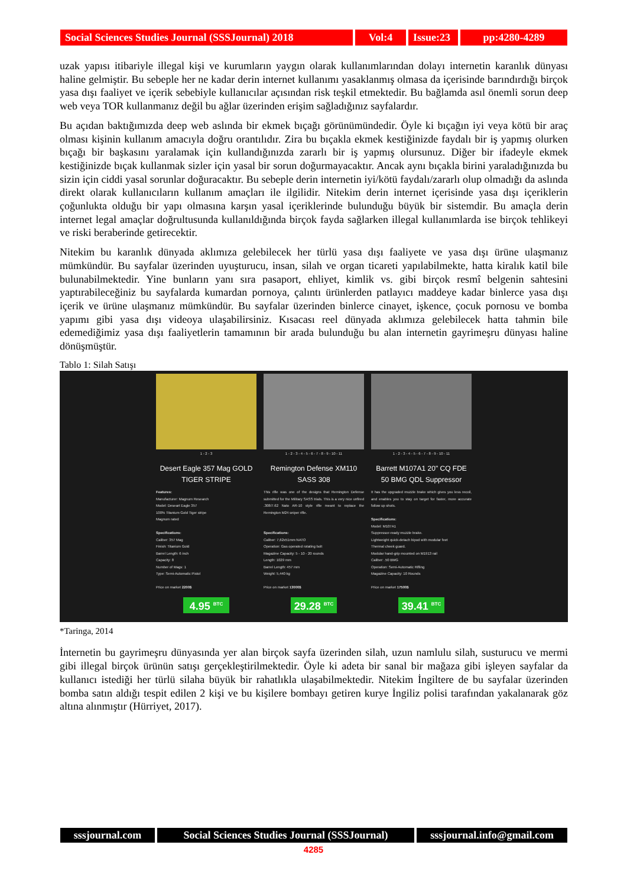Social Sciences Studies Journal (SSSJournal) 2018 Vol:4 Issue:23 pp:4280-4289
uzak yapısı itibariyle illegal kişi ve kurumların yaygın olarak kullanımlarından dolayı internetin karanlık dünyası haline gelmiştir. Bu sebeple her ne kadar derin internet kullanımı yasaklanmış olmasa da içerisinde barındırdığı birçok yasa dışı faaliyet ve içerik sebebiyle kullanıcılar açısından risk teşkil etmektedir. Bu bağlamda asıl önemli sorun deep web veya TOR kullanmanız değil bu ağlar üzerinden erişim sağladığınız sayfalardır.
Bu açıdan baktığımızda deep web aslında bir ekmek bıçağı görünümündedir. Öyle ki bıçağın iyi veya kötü bir araç olması kişinin kullanım amacıyla doğru orantılıdır. Zira bu bıçakla ekmek kestiğinizde faydalı bir iş yapmış olurken bıçağı bir başkasını yaralamak için kullandığınızda zararlı bir iş yapmış olursunuz. Diğer bir ifadeyle ekmek kestiğinizde bıçak kullanmak sizler için yasal bir sorun doğurmayacaktır. Ancak aynı bıçakla birini yaraladığınızda bu sizin için ciddi yasal sorunlar doğuracaktır. Bu sebeple derin internetin iyi/kötü faydalı/zararlı olup olmadığı da aslında direkt olarak kullanıcıların kullanım amaçları ile ilgilidir. Nitekim derin internet içerisinde yasa dışı içeriklerin çoğunlukta olduğu bir yapı olmasına karşın yasal içeriklerinde bulunduğu büyük bir sistemdir. Bu amaçla derin internet legal amaçlar doğrultusunda kullanıldığında birçok fayda sağlarken illegal kullanımlarda ise birçok tehlikeyi ve riski beraberinde getirecektir.
Nitekim bu karanlık dünyada aklımıza gelebilecek her türlü yasa dışı faaliyete ve yasa dışı ürüne ulaşmanız mümkündür. Bu sayfalar üzerinden uyuşturucu, insan, silah ve organ ticareti yapılabilmekte, hatta kiralık katil bile bulunabilmektedir. Yine bunların yanı sıra pasaport, ehliyet, kimlik vs. gibi birçok resmî belgenin sahtesini yaptırabileceğiniz bu sayfalarda kumardan pornoya, çalıntı ürünlerden patlayıcı maddeye kadar binlerce yasa dışı içerik ve ürüne ulaşmanız mümkündür. Bu sayfalar üzerinden binlerce cinayet, işkence, çocuk pornosu ve bomba yapımı gibi yasa dışı videoya ulaşabilirsiniz. Kısacası reel dünyada aklımıza gelebilecek hatta tahmin bile edemediğimiz yasa dışı faaliyetlerin tamamının bir arada bulunduğu bu alan internetin gayrimeşru dünyası haline dönüşmüştür.
Tablo 1: Silah Satışı
1 - 2 - 3
Desert Eagle 357 Mag GOLD TIGER STRIPE
Features:
Manufacturer: Magnum Research
Model: Deseart Eagle 357
100% Titanium Gold Tiger stripe
Magnum rated
Specifications:
Caliber: 357 Mag
Finish: Titanium Gold
Barrel Length: 6 inch
Capacity: 8
Number of Mags: 1
Type: Semi-Automatic Pistol
Price on market 2200$
4.95 <sup>BTC</sup>
1 - 2 - 3 - 4 - 5 - 6 - 7 - 8 - 9 - 10 - 11
Remington Defense XM110 SASS 308
This rifle was one of the designs that Remington Defense submitted for the Military SASS trials. This is a very nice unfired .308/7.62 Nato AR-10 style rifle meant to replace the Remington M24 sniper rifle.
Specifications:
Caliber: 7,62x51mm NATO
Operation: Gas operated rotating bolt
Magazine Capacity: 5 - 10 - 20 rounds
Length: 1029 mm
Barrel Length: 457 mm
Weight: 5,440 kg
Price on market 13000$
29.28 <sup>BTC</sup>
1 - 2 - 3 - 4 - 5 - 6 - 7 - 8 - 9 - 10 - 11
Barrett M107A1 20" CQ FDE 50 BMG QDL Suppressor
It has the upgraded muzzle brake which gives you less recoil, and enables you to stay on target for faster, more accurate follow up shots.
Specifications:
Model: M107A1
Suppressor-ready muzzle brake.
Lightweight quick-detach bipod with modular feet
Thermal cheek guard.
Modular hand-grip mounted on M1913 rail
Caliber: .50 BMG
Operation: Semi-Automatic Rifling
Magazine Capacity: 10 Rounds
Price on market 17500$
39.41 <sup>BTC</sup>
*Taringa, 2014
İnternetin bu gayrimeşru dünyasında yer alan birçok sayfa üzerinden silah, uzun namlulu silah, susturucu ve mermi gibi illegal birçok ürünün satışı gerçekleştirilmektedir. Öyle ki adeta bir sanal bir mağaza gibi işleyen sayfalar da kullanıcı istediği her türlü silaha büyük bir rahatlıkla ulaşabilmektedir. Nitekim İngiltere de bu sayfalar üzerinden bomba satın aldığı tespit edilen 2 kişi ve bu kişilere bombayı getiren kurye İngiliz polisi tarafından yakalanarak göz altına alınmıştır (Hürriyet, 2017).
sssjournal.com
Social Sciences Studies Journal (SSSJournal)
sssjournal.info@gmail.com
4285